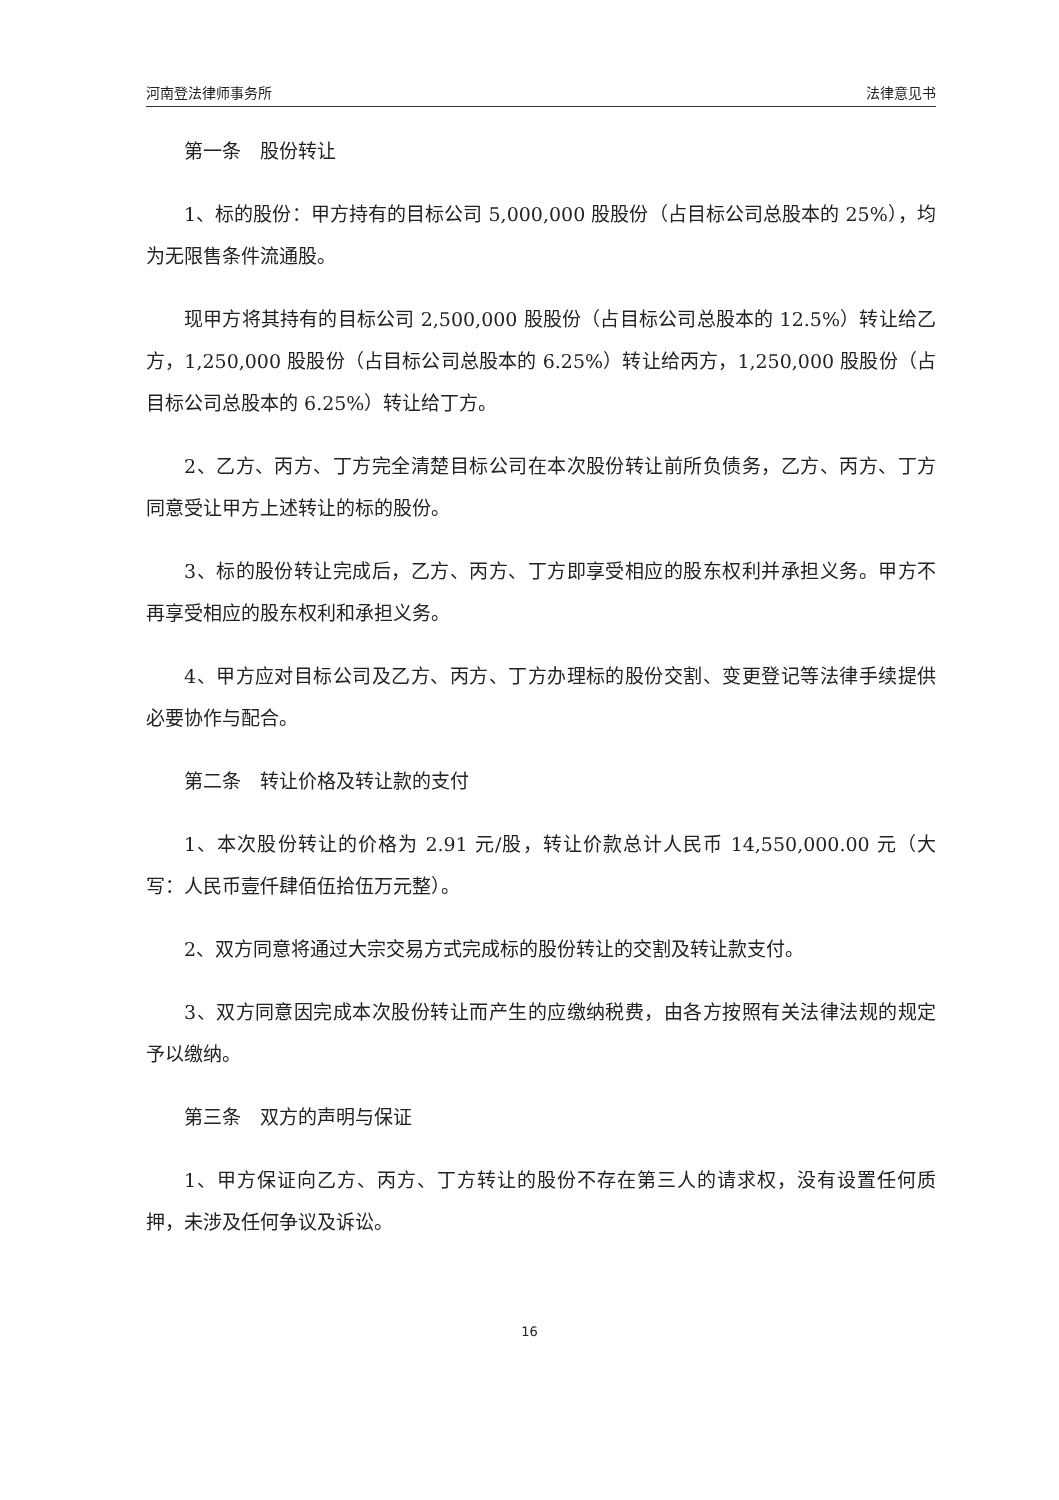河南登法律师事务所 法律意见书
第一条　股份转让
1、标的股份：甲方持有的目标公司 5,000,000 股股份（占目标公司总股本的 25%），均为无限售条件流通股。
现甲方将其持有的目标公司 2,500,000 股股份（占目标公司总股本的 12.5%）转让给乙方，1,250,000 股股份（占目标公司总股本的 6.25%）转让给丙方，1,250,000 股股份（占目标公司总股本的 6.25%）转让给丁方。
2、乙方、丙方、丁方完全清楚目标公司在本次股份转让前所负债务，乙方、丙方、丁方同意受让甲方上述转让的标的股份。
3、标的股份转让完成后，乙方、丙方、丁方即享受相应的股东权利并承担义务。甲方不再享受相应的股东权利和承担义务。
4、甲方应对目标公司及乙方、丙方、丁方办理标的股份交割、变更登记等法律手续提供必要协作与配合。
第二条　转让价格及转让款的支付
1、本次股份转让的价格为 2.91 元/股，转让价款总计人民币 14,550,000.00 元（大写：人民币壹仟肆佰伍拾伍万元整）。
2、双方同意将通过大宗交易方式完成标的股份转让的交割及转让款支付。
3、双方同意因完成本次股份转让而产生的应缴纳税费，由各方按照有关法律法规的规定予以缴纳。
第三条　双方的声明与保证
1、甲方保证向乙方、丙方、丁方转让的股份不存在第三人的请求权，没有设置任何质押，未涉及任何争议及诉讼。
16